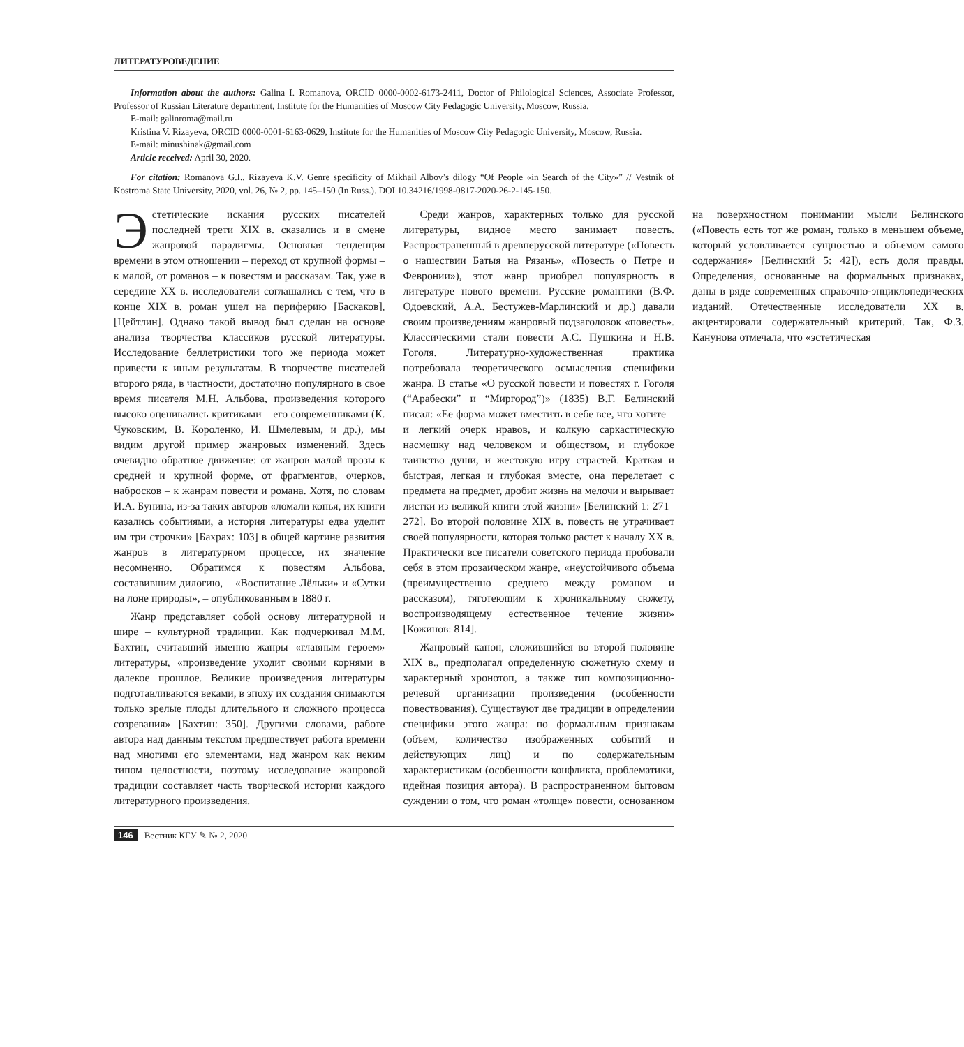ЛИТЕРАТУРОВЕДЕНИЕ
Information about the authors: Galina I. Romanova, ORCID 0000-0002-6173-2411, Doctor of Philological Sciences, Associate Professor, Professor of Russian Literature department, Institute for the Humanities of Moscow City Pedagogic University, Moscow, Russia.
E-mail: galinroma@mail.ru
Kristina V. Rizayeva, ORCID 0000-0001-6163-0629, Institute for the Humanities of Moscow City Pedagogic University, Moscow, Russia.
E-mail: minushinak@gmail.com
Article received: April 30, 2020.
For citation: Romanova G.I., Rizayeva K.V. Genre specificity of Mikhail Albov’s dilogy “Of People «in Search of the City»” // Vestnik of Kostroma State University, 2020, vol. 26, № 2, pp. 145–150 (In Russ.). DOI 10.34216/1998-0817-2020-26-2-145-150.
Эстетические искания русских писателей последней трети XIX в. сказались и в смене жанровой парадигмы. Основная тенденция времени в этом отношении – переход от крупной формы – к малой, от романов – к повестям и рассказам. Так, уже в середине XX в. исследователи соглашались с тем, что в конце XIX в. роман ушел на периферию [Баскаков], [Цейтлин]. Однако такой вывод был сделан на основе анализа творчества классиков русской литературы. Исследование беллетристики того же периода может привести к иным результатам. В творчестве писателей второго ряда, в частности, достаточно популярного в свое время писателя М.Н. Альбова, произведения которого высоко оценивались критиками – его современниками (К. Чуковским, В. Короленко, И. Шмелевым, и др.), мы видим другой пример жанровых изменений. Здесь очевидно обратное движение: от жанров малой прозы к средней и крупной форме, от фрагментов, очерков, набросков – к жанрам повести и романа. Хотя, по словам И.А. Бунина, из-за таких авторов «ломали копья, их книги казались событиями, а история литературы едва уделит им три строчки» [Бахрах: 103] в общей картине развития жанров в литературном процессе, их значение несомненно. Обратимся к повестям Альбова, составившим дилогию, – «Воспитание Лёльки» и «Сутки на лоне природы», – опубликованным в 1880 г.
Жанр представляет собой основу литературной и шире – культурной традиции. Как подчеркивал М.М. Бахтин, считавший именно жанры «главным героем» литературы, «произведение уходит своими корнями в далекое прошлое. Великие произведения литературы подготавливаются веками, в эпоху их создания снимаются только зрелые плоды длительного и сложного процесса созревания» [Бахтин: 350]. Другими словами, работе автора над данным текстом предшествует работа времени над многими его элементами, над жанром как неким типом целостности, поэтому исследование жанровой традиции составляет часть творческой истории каждого литературного произведения.
Среди жанров, характерных только для русской литературы, видное место занимает повесть. Распространенный в древнерусской литературе («Повесть о нашествии Батыя на Рязань», «Повесть о Петре и Февронии»), этот жанр приобрел популярность в литературе нового времени. Русские романтики (В.Ф. Одоевский, А.А. Бестужев-Марлинский и др.) давали своим произведениям жанровый подзаголовок «повесть». Классическими стали повести А.С. Пушкина и Н.В. Гоголя. Литературно-художественная практика потребовала теоретического осмысления специфики жанра. В статье «О русской повести и повестях г. Гоголя (“Арабески” и “Миргород”)» (1835) В.Г. Белинский писал: «Ее форма может вместить в себе все, что хотите – и легкий очерк нравов, и колкую саркастическую насмешку над человеком и обществом, и глубокое таинство души, и жестокую игру страстей. Краткая и быстрая, легкая и глубокая вместе, она перелетает с предмета на предмет, дробит жизнь на мелочи и вырывает листки из великой книги этой жизни» [Белинский 1: 271–272]. Во второй половине XIX в. повесть не утрачивает своей популярности, которая только растет к началу XX в. Практически все писатели советского периода пробовали себя в этом прозаическом жанре, «неустойчивого объема (преимущественно среднего между романом и рассказом), тяготеющим к хроникальному сюжету, воспроизводящему естественное течение жизни» [Кожинов: 814].
Жанровый канон, сложившийся во второй половине XIX в., предполагал определенную сюжетную схему и характерный хронотоп, а также тип композиционно-речевой организации произведения (особенности повествования). Существуют две традиции в определении специфики этого жанра: по формальным признакам (объем, количество изображенных событий и действующих лиц) и по содержательным характеристикам (особенности конфликта, проблематики, идейная позиция автора). В распространенном бытовом суждении о том, что роман «толще» повести, основанном на поверхностном понимании мысли Белинского («Повесть есть тот же роман, только в меньшем объеме, который условливается сущностью и объемом самого содержания» [Белинский 5: 42]), есть доля правды. Определения, основанные на формальных признаках, даны в ряде современных справочно-энциклопедических изданий. Отечественные исследователи XX в. акцентировали содержательный критерий. Так, Ф.З. Канунова отмечала, что «эстетическая
146 Вестник КГУ ✎ № 2, 2020